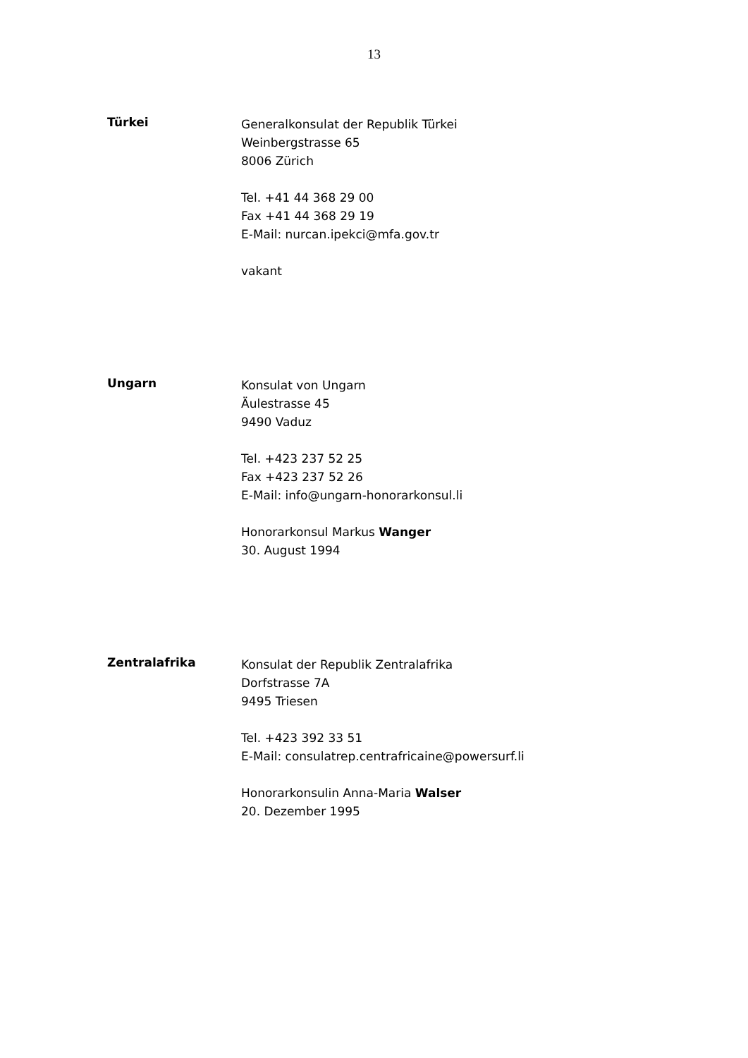13
Türkei
Generalkonsulat der Republik Türkei
Weinbergstrasse 65
8006 Zürich
Tel. +41 44 368 29 00
Fax +41 44 368 29 19
E-Mail: nurcan.ipekci@mfa.gov.tr
vakant
Ungarn
Konsulat von Ungarn
Äulestrasse 45
9490 Vaduz
Tel. +423 237 52 25
Fax +423 237 52 26
E-Mail: info@ungarn-honorarkonsul.li
Honorarkonsul Markus Wanger
30. August 1994
Zentralafrika
Konsulat der Republik Zentralafrika
Dorfstrasse 7A
9495 Triesen
Tel. +423 392 33 51
E-Mail: consulatrep.centrafricaine@powersurf.li
Honorarkonsulin Anna-Maria Walser
20. Dezember 1995